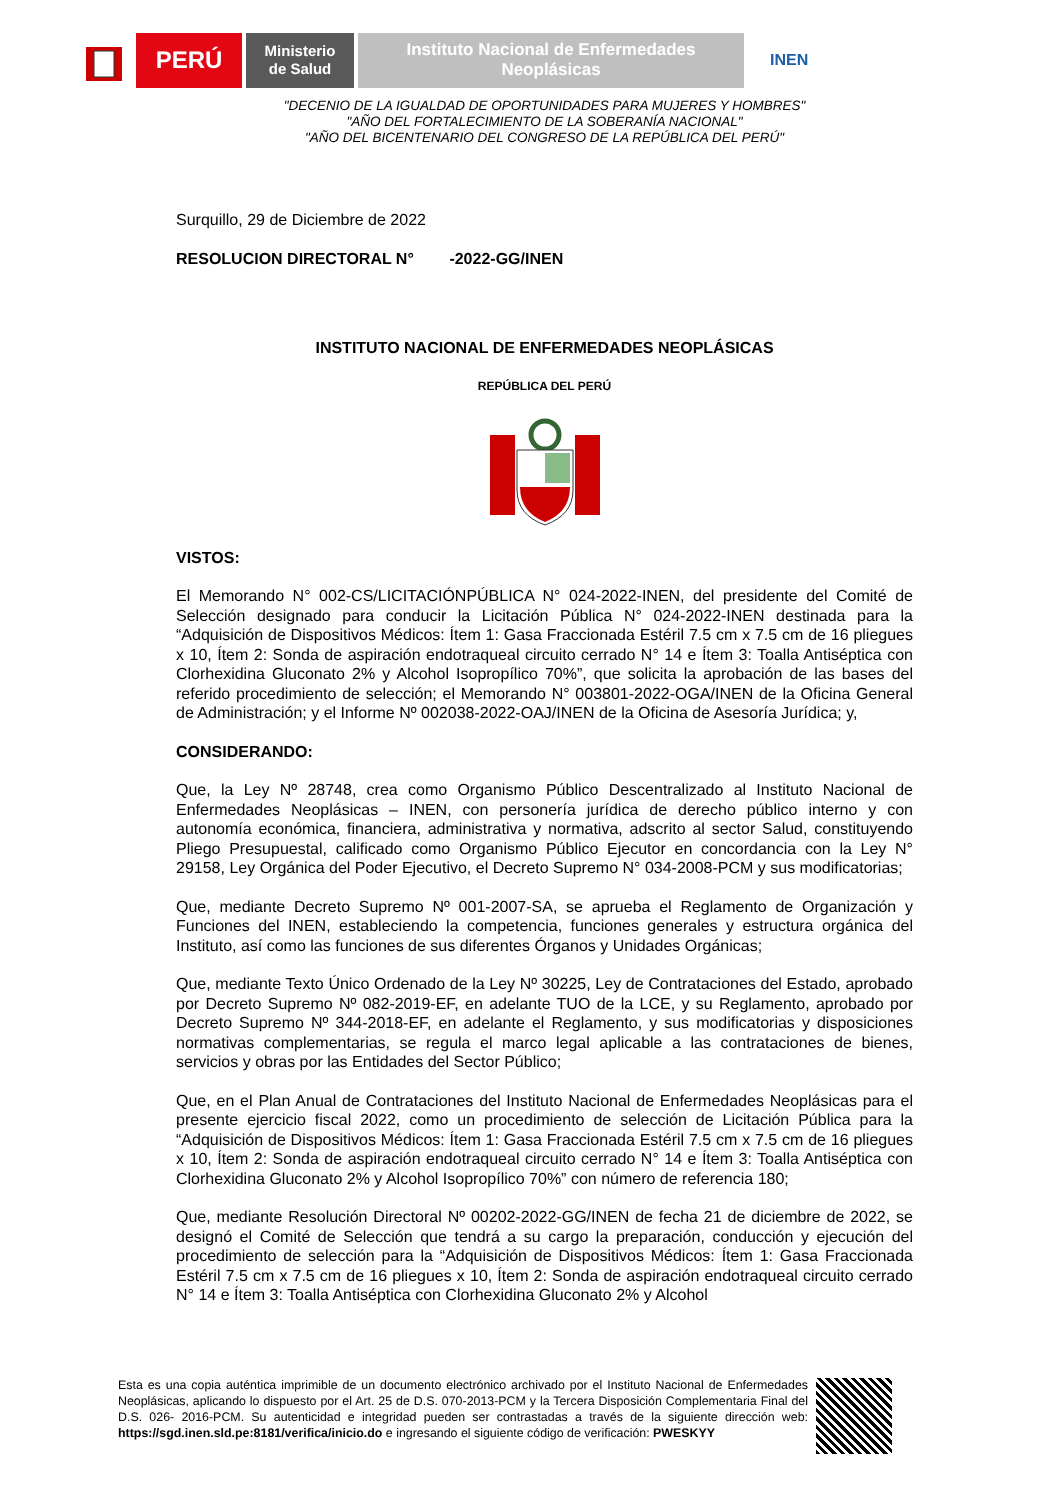PERÚ
Ministerio
de Salud
Instituto Nacional de Enfermedades
Neoplásicas
INEN
"DECENIO DE LA IGUALDAD DE OPORTUNIDADES PARA MUJERES Y HOMBRES"
"AÑO DEL FORTALECIMIENTO DE LA SOBERANÍA NACIONAL"
"AÑO DEL BICENTENARIO DEL CONGRESO DE LA REPÚBLICA DEL PERÚ"
Surquillo, 29 de Diciembre de 2022
RESOLUCION DIRECTORAL N° -2022-GG/INEN
INSTITUTO NACIONAL DE ENFERMEDADES NEOPLÁSICAS
REPÚBLICA DEL PERÚ
VISTOS:
El Memorando N° 002-CS/LICITACIÓNPÚBLICA N° 024-2022-INEN, del presidente del Comité de Selección designado para conducir la Licitación Pública N° 024-2022-INEN destinada para la “Adquisición de Dispositivos Médicos: Ítem 1: Gasa Fraccionada Estéril 7.5 cm x 7.5 cm de 16 pliegues x 10, Ítem 2: Sonda de aspiración endotraqueal circuito cerrado N° 14 e Ítem 3: Toalla Antiséptica con Clorhexidina Gluconato 2% y Alcohol Isopropílico 70%”, que solicita la aprobación de las bases del referido procedimiento de selección; el Memorando N° 003801-2022-OGA/INEN de la Oficina General de Administración; y el Informe Nº 002038-2022-OAJ/INEN de la Oficina de Asesoría Jurídica; y,
CONSIDERANDO:
Que, la Ley Nº 28748, crea como Organismo Público Descentralizado al Instituto Nacional de Enfermedades Neoplásicas – INEN, con personería jurídica de derecho público interno y con autonomía económica, financiera, administrativa y normativa, adscrito al sector Salud, constituyendo Pliego Presupuestal, calificado como Organismo Público Ejecutor en concordancia con la Ley N° 29158, Ley Orgánica del Poder Ejecutivo, el Decreto Supremo N° 034-2008-PCM y sus modificatorias;
Que, mediante Decreto Supremo Nº 001-2007-SA, se aprueba el Reglamento de Organización y Funciones del INEN, estableciendo la competencia, funciones generales y estructura orgánica del Instituto, así como las funciones de sus diferentes Órganos y Unidades Orgánicas;
Que, mediante Texto Único Ordenado de la Ley Nº 30225, Ley de Contrataciones del Estado, aprobado por Decreto Supremo Nº 082-2019-EF, en adelante TUO de la LCE, y su Reglamento, aprobado por Decreto Supremo Nº 344-2018-EF, en adelante el Reglamento, y sus modificatorias y disposiciones normativas complementarias, se regula el marco legal aplicable a las contrataciones de bienes, servicios y obras por las Entidades del Sector Público;
Que, en el Plan Anual de Contrataciones del Instituto Nacional de Enfermedades Neoplásicas para el presente ejercicio fiscal 2022, como un procedimiento de selección de Licitación Pública para la “Adquisición de Dispositivos Médicos: Ítem 1: Gasa Fraccionada Estéril 7.5 cm x 7.5 cm de 16 pliegues x 10, Ítem 2: Sonda de aspiración endotraqueal circuito cerrado N° 14 e Ítem 3: Toalla Antiséptica con Clorhexidina Gluconato 2% y Alcohol Isopropílico 70%” con número de referencia 180;
Que, mediante Resolución Directoral Nº 00202-2022-GG/INEN de fecha 21 de diciembre de 2022, se designó el Comité de Selección que tendrá a su cargo la preparación, conducción y ejecución del procedimiento de selección para la “Adquisición de Dispositivos Médicos: Ítem 1: Gasa Fraccionada Estéril 7.5 cm x 7.5 cm de 16 pliegues x 10, Ítem 2: Sonda de aspiración endotraqueal circuito cerrado N° 14 e Ítem 3: Toalla Antiséptica con Clorhexidina Gluconato 2% y Alcohol
Esta es una copia auténtica imprimible de un documento electrónico archivado por el Instituto Nacional de Enfermedades Neoplásicas, aplicando lo dispuesto por el Art. 25 de D.S. 070-2013-PCM y la Tercera Disposición Complementaria Final del D.S. 026- 2016-PCM. Su autenticidad e integridad pueden ser contrastadas a través de la siguiente dirección web: https://sgd.inen.sld.pe:8181/verifica/inicio.do e ingresando el siguiente código de verificación: PWESKYY